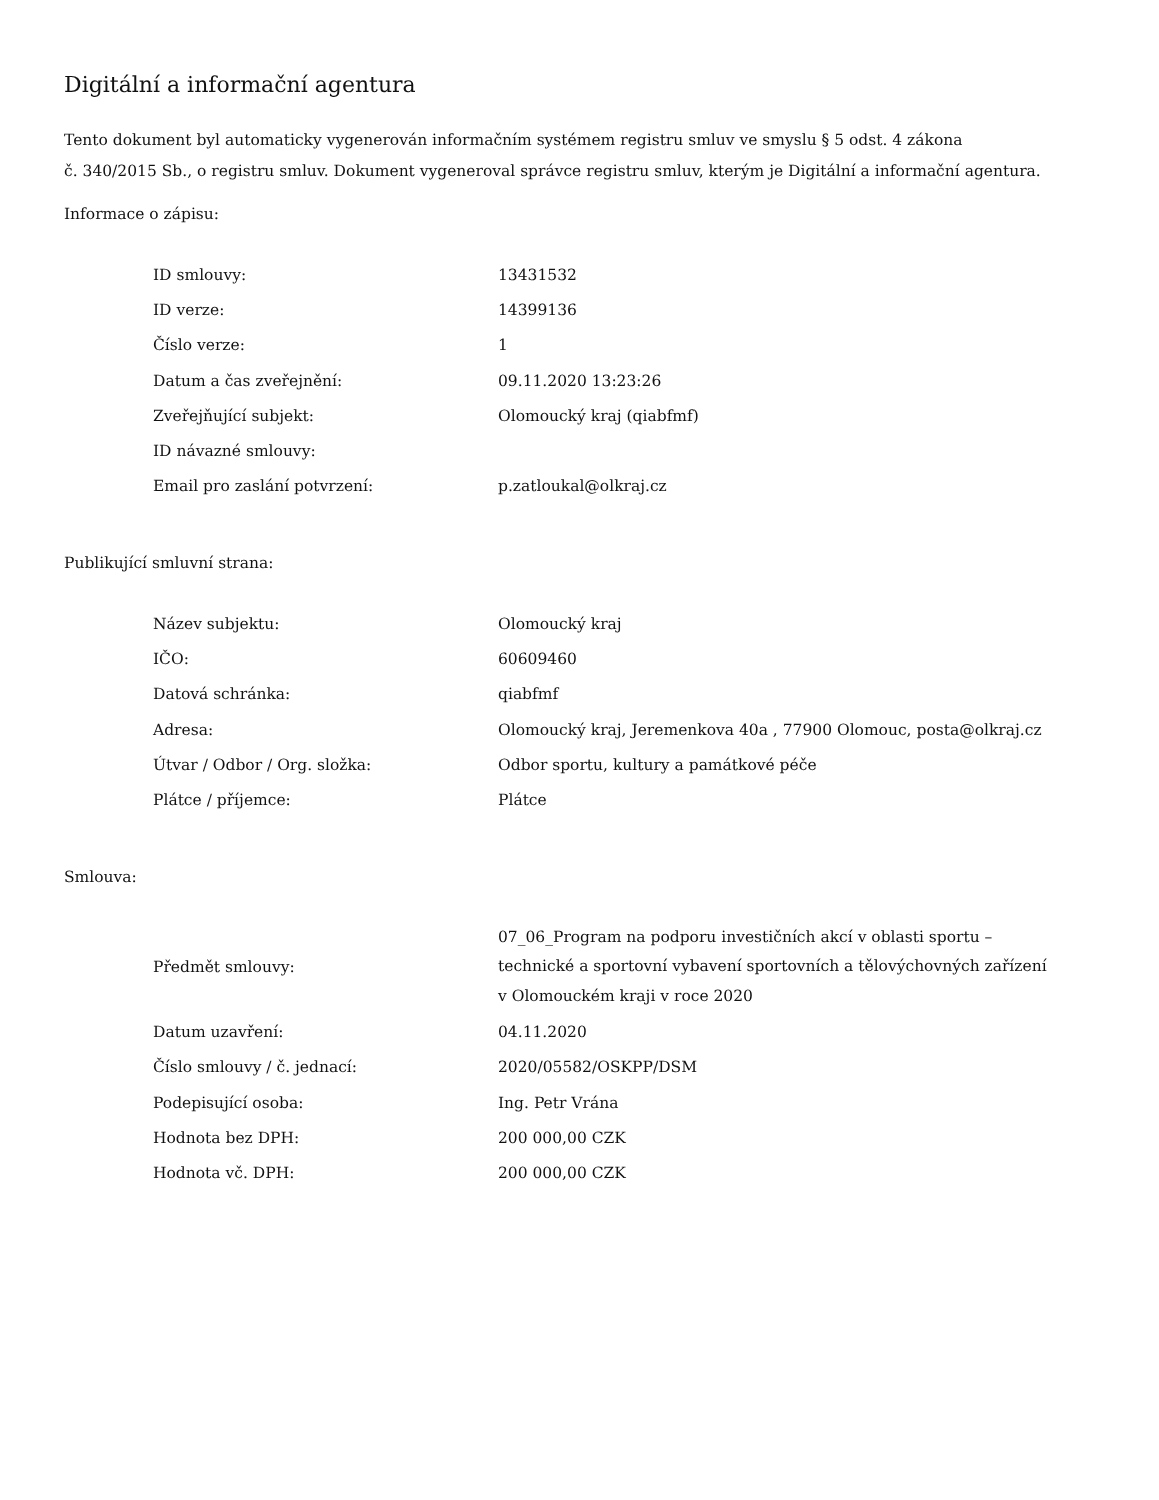Digitální a informační agentura
Tento dokument byl automaticky vygenerován informačním systémem registru smluv ve smyslu § 5 odst. 4 zákona
č. 340/2015 Sb., o registru smluv. Dokument vygeneroval správce registru smluv, kterým je Digitální a informační agentura.
Informace o zápisu:
| ID smlouvy: | 13431532 |
| ID verze: | 14399136 |
| Číslo verze: | 1 |
| Datum a čas zveřejnění: | 09.11.2020 13:23:26 |
| Zveřejňující subjekt: | Olomoucký kraj (qiabfmf) |
| ID návazné smlouvy: | |
| Email pro zaslání potvrzení: | p.zatloukal@olkraj.cz |
Publikující smluvní strana:
| Název subjektu: | Olomoucký kraj |
| IČO: | 60609460 |
| Datová schránka: | qiabfmf |
| Adresa: | Olomoucký kraj, Jeremenkova 40a , 77900 Olomouc, posta@olkraj.cz |
| Útvar / Odbor / Org. složka: | Odbor sportu, kultury a památkové péče |
| Plátce / příjemce: | Plátce |
Smlouva:
| Předmět smlouvy: | 07_06_Program na podporu investičních akcí v oblasti sportu – technické a sportovní vybavení sportovních a tělovýchovných zařízení v Olomouckém kraji v roce 2020 |
| Datum uzavření: | 04.11.2020 |
| Číslo smlouvy / č. jednací: | 2020/05582/OSKPP/DSM |
| Podepisující osoba: | Ing. Petr Vrána |
| Hodnota bez DPH: | 200 000,00 CZK |
| Hodnota vč. DPH: | 200 000,00 CZK |